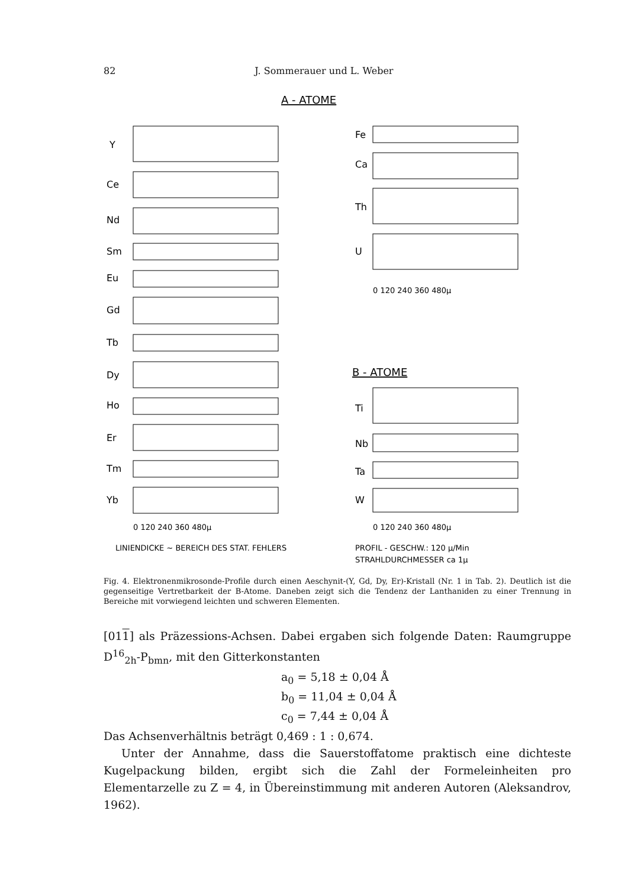82 J. Sommerauer und L. Weber
A - ATOME
Y
Ce
Nd
Sm
Eu
Gd
Tb
Dy
Ho
Er
Tm
Yb
Fe
Ca
Th
U
Ti
Nb
Ta
W
0 120 240 360 480µ
0 120 240 360 480µ
0 120 240 360 480µ
B - ATOME
LINIENDICKE ~ BEREICH DES STAT. FEHLERS
PROFIL - GESCHW.: 120 µ/Min
STRAHLDURCHMESSER ca 1µ
Fig. 4. Elektronenmikrosonde-Profile durch einen Aeschynit-(Y, Gd, Dy, Er)-Kristall (Nr. 1 in Tab. 2). Deutlich ist die gegenseitige Vertretbarkeit der B-Atome. Daneben zeigt sich die Tendenz der Lanthaniden zu einer Trennung in Bereiche mit vorwiegend leichten und schweren Elementen.
[011] als Präzessions-Achsen. Dabei ergaben sich folgende Daten: Raumgruppe D<sup>16</sup><sub>2h</sub>-P<sub>bmn</sub>, mit den Gitterkonstanten
a<sub>0</sub> = 5,18 ± 0,04 Å
b<sub>0</sub> = 11,04 ± 0,04 Å
c<sub>0</sub> = 7,44 ± 0,04 Å
Das Achsenverhältnis beträgt 0,469 : 1 : 0,674.
Unter der Annahme, dass die Sauerstoffatome praktisch eine dichteste Kugelpackung bilden, ergibt sich die Zahl der Formeleinheiten pro Elementarzelle zu Z = 4, in Übereinstimmung mit anderen Autoren (Aleksandrov, 1962).